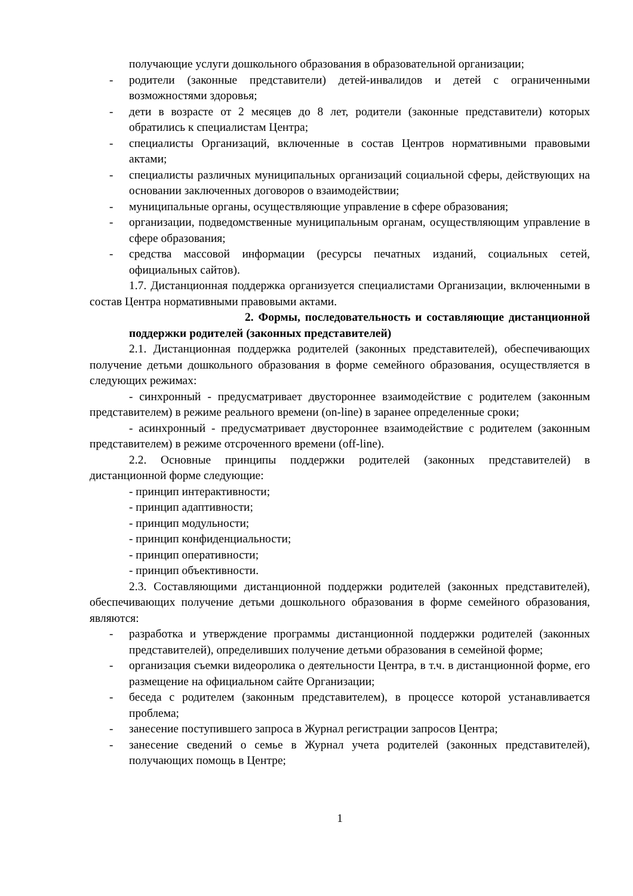получающие услуги дошкольного образования в образовательной организации;
- родители (законные представители) детей-инвалидов и детей с ограниченными возможностями здоровья;
- дети в возрасте от 2 месяцев до 8 лет, родители (законные представители) которых обратились к специалистам Центра;
- специалисты Организаций, включенные в состав Центров нормативными правовыми актами;
- специалисты различных муниципальных организаций социальной сферы, действующих на основании заключенных договоров о взаимодействии;
- муниципальные органы, осуществляющие управление в сфере образования;
- организации, подведомственные муниципальным органам, осуществляющим управление в сфере образования;
- средства массовой информации (ресурсы печатных изданий, социальных сетей, официальных сайтов).
1.7. Дистанционная поддержка организуется специалистами Организации, включенными в состав Центра нормативными правовыми актами.
2. Формы, последовательность и составляющие дистанционной поддержки родителей (законных представителей)
2.1. Дистанционная поддержка родителей (законных представителей), обеспечивающих получение детьми дошкольного образования в форме семейного образования, осуществляется в следующих режимах:
- синхронный - предусматривает двустороннее взаимодействие с родителем (законным представителем) в режиме реального времени (on-line) в заранее определенные сроки;
- асинхронный - предусматривает двустороннее взаимодействие с родителем (законным представителем) в режиме отсроченного времени (off-line).
2.2. Основные принципы поддержки родителей (законных представителей) в дистанционной форме следующие:
- принцип интерактивности;
- принцип адаптивности;
- принцип модульности;
- принцип конфиденциальности;
- принцип оперативности;
- принцип объективности.
2.3. Составляющими дистанционной поддержки родителей (законных представителей), обеспечивающих получение детьми дошкольного образования в форме семейного образования, являются:
- разработка и утверждение программы дистанционной поддержки родителей (законных представителей), определивших получение детьми образования в семейной форме;
- организация съемки видеоролика о деятельности Центра, в т.ч. в дистанционной форме, его размещение на официальном сайте Организации;
- беседа с родителем (законным представителем), в процессе которой устанавливается проблема;
- занесение поступившего запроса в Журнал регистрации запросов Центра;
- занесение сведений о семье в Журнал учета родителей (законных представителей), получающих помощь в Центре;
1